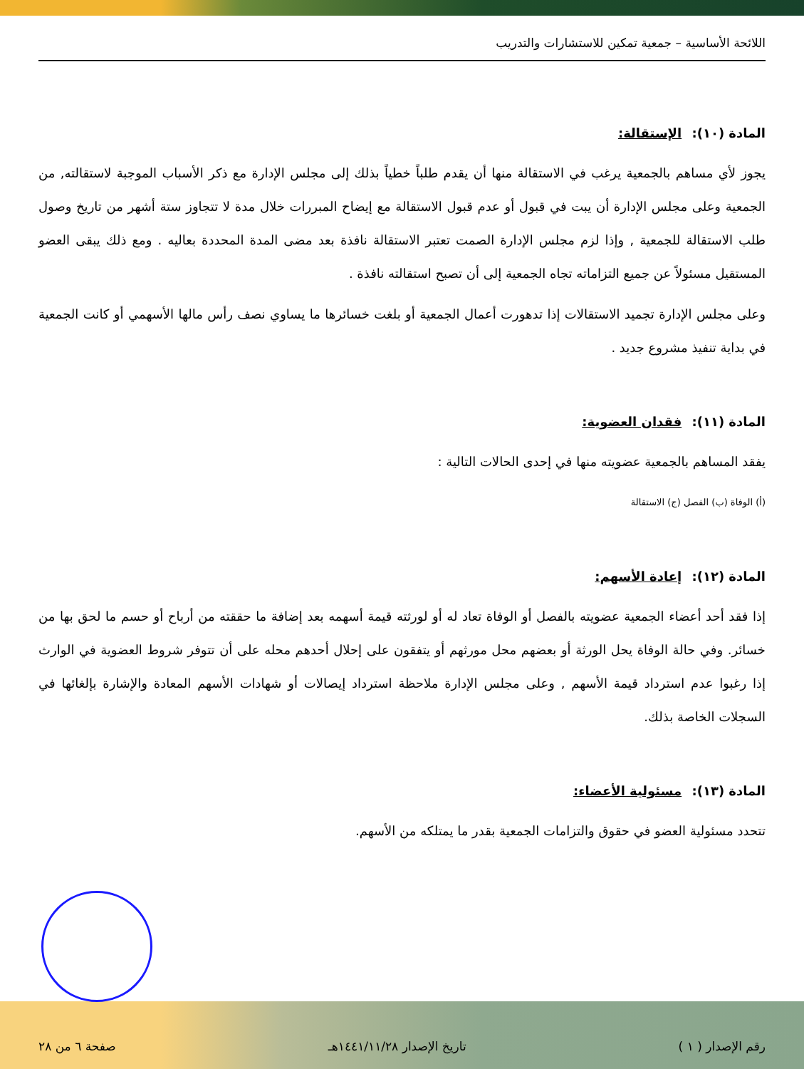اللائحة الأساسية – جمعية تمكين للاستشارات والتدريب
المادة (١٠): الإستقالة:
يجوز لأي مساهم بالجمعية يرغب في الاستقالة منها أن يقدم طلباً خطياً بذلك إلى مجلس الإدارة مع ذكر الأسباب الموجبة لاستقالته, من الجمعية وعلى مجلس الإدارة أن يبت في قبول أو عدم قبول الاستقالة مع إيضاح المبررات خلال مدة لا تتجاوز ستة أشهر من تاريخ وصول طلب الاستقالة للجمعية , وإذا لزم مجلس الإدارة الصمت تعتبر الاستقالة نافذة بعد مضى المدة المحددة بعاليه . ومع ذلك يبقى العضو المستقيل مسئولاً عن جميع التزاماته تجاه الجمعية إلى أن تصبح استقالته نافذة .
وعلى مجلس الإدارة تجميد الاستقالات إذا تدهورت أعمال الجمعية أو بلغت خسائرها ما يساوي نصف رأس مالها الأسهمي أو كانت الجمعية في بداية تنفيذ مشروع جديد .
المادة (١١): فقدان العضوية:
يفقد المساهم بالجمعية عضويته منها في إحدى الحالات التالية :
(أ) الوفاة (ب) الفصل (ج) الاستقالة
المادة (١٢): إعادة الأسهم:
إذا فقد أحد أعضاء الجمعية عضويته بالفصل أو الوفاة تعاد له أو لورثته قيمة أسهمه بعد إضافة ما حققته من أرباح أو حسم ما لحق بها من خسائر. وفي حالة الوفاة يحل الورثة أو بعضهم محل مورثهم أو يتفقون على إحلال أحدهم محله على أن تتوفر شروط العضوية في الوارث إذا رغبوا عدم استرداد قيمة الأسهم , وعلى مجلس الإدارة ملاحظة استرداد إيصالات أو شهادات الأسهم المعادة والإشارة بإلغائها في السجلات الخاصة بذلك.
المادة (١٣): مسئولية الأعضاء:
تتحدد مسئولية العضو في حقوق والتزامات الجمعية بقدر ما يمتلكه من الأسهم.
رقم الإصدار ( ١ ) تاريخ الإصدار ١٤٤١/١١/٢٨هـ صفحة ٦ من ٢٨